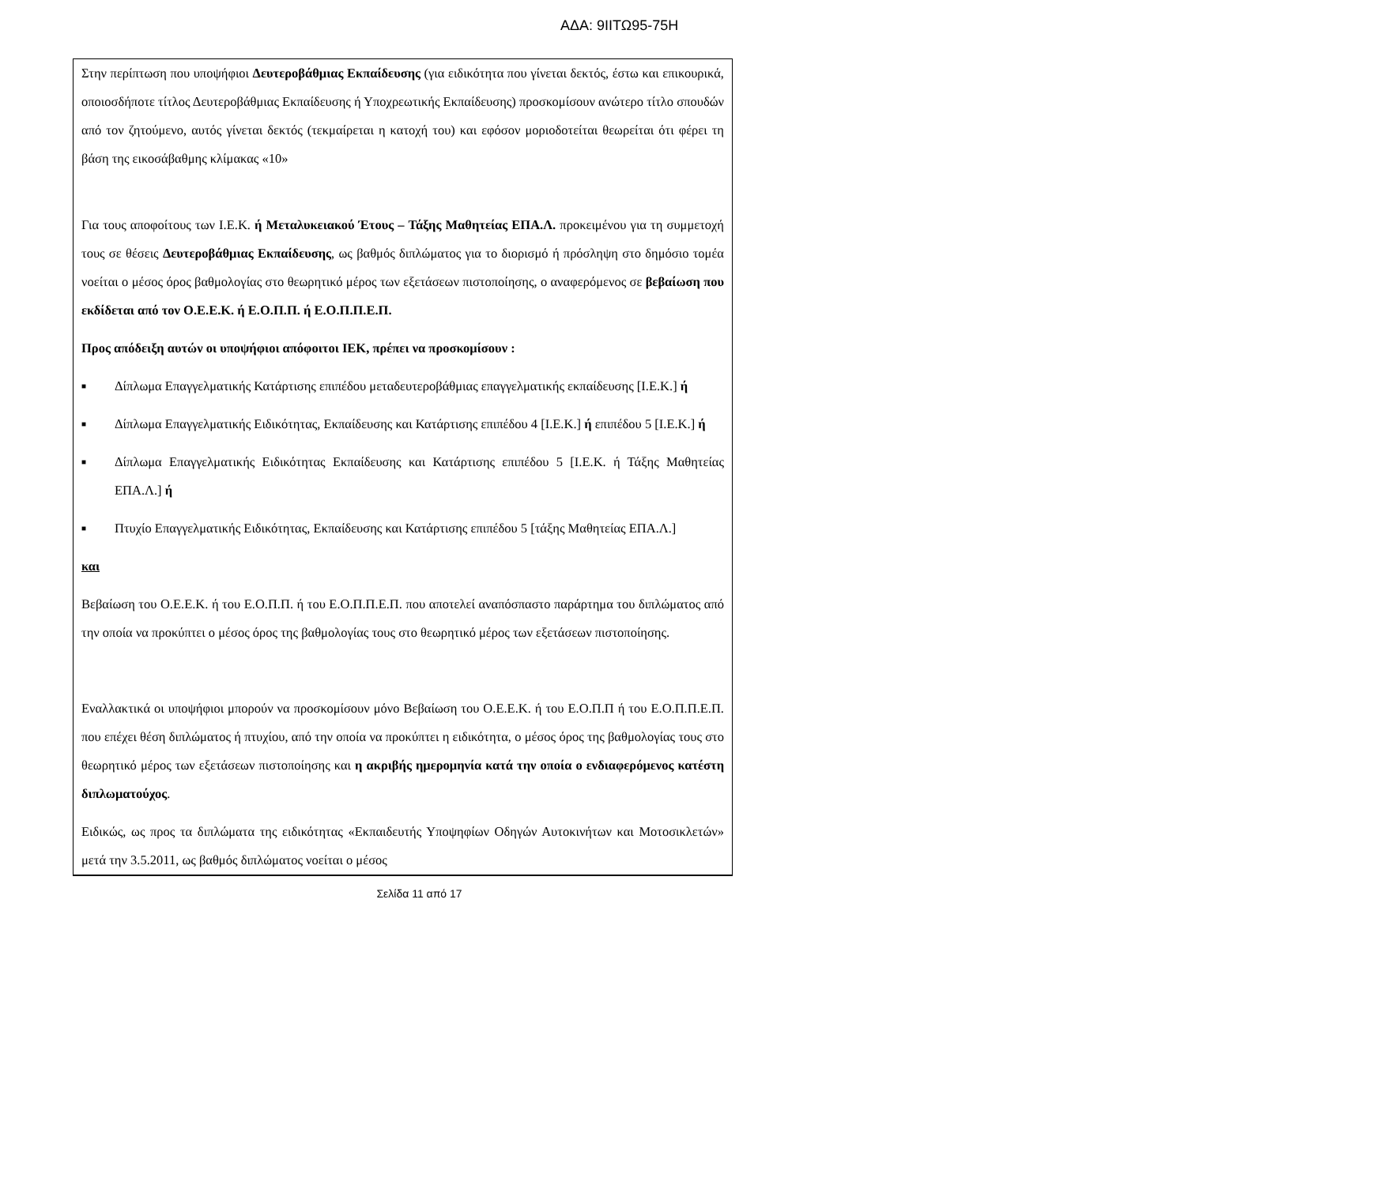ΑΔΑ: 9ΙΙΤΩ95-75Η
Στην περίπτωση που υποψήφιοι Δευτεροβάθμιας Εκπαίδευσης (για ειδικότητα που γίνεται δεκτός, έστω και επικουρικά, οποιοσδήποτε τίτλος Δευτεροβάθμιας Εκπαίδευσης ή Υποχρεωτικής Εκπαίδευσης) προσκομίσουν ανώτερο τίτλο σπουδών από τον ζητούμενο, αυτός γίνεται δεκτός (τεκμαίρεται η κατοχή του) και εφόσον μοριοδοτείται θεωρείται ότι φέρει τη βάση της εικοσάβαθμης κλίμακας «10»
Για τους αποφοίτους των Ι.Ε.Κ. ή Μεταλυκειακού Έτους – Τάξης Μαθητείας ΕΠΑ.Λ. προκειμένου για τη συμμετοχή τους σε θέσεις Δευτεροβάθμιας Εκπαίδευσης, ως βαθμός διπλώματος για το διορισμό ή πρόσληψη στο δημόσιο τομέα νοείται ο μέσος όρος βαθμολογίας στο θεωρητικό μέρος των εξετάσεων πιστοποίησης, ο αναφερόμενος σε βεβαίωση που εκδίδεται από τον Ο.Ε.Ε.Κ. ή Ε.Ο.Π.Π. ή Ε.Ο.Π.Π.Ε.Π.
Προς απόδειξη αυτών οι υποψήφιοι απόφοιτοι ΙΕΚ, πρέπει να προσκομίσουν :
■ Δίπλωμα Επαγγελματικής Κατάρτισης επιπέδου μεταδευτεροβάθμιας επαγγελματικής εκπαίδευσης [Ι.Ε.Κ.] ή
■ Δίπλωμα Επαγγελματικής Ειδικότητας, Εκπαίδευσης και Κατάρτισης επιπέδου 4 [Ι.Ε.Κ.] ή επιπέδου 5 [Ι.Ε.Κ.] ή
■ Δίπλωμα Επαγγελματικής Ειδικότητας Εκπαίδευσης και Κατάρτισης επιπέδου 5 [Ι.Ε.Κ. ή Τάξης Μαθητείας ΕΠΑ.Λ.] ή
■ Πτυχίο Επαγγελματικής Ειδικότητας, Εκπαίδευσης και Κατάρτισης επιπέδου 5 [τάξης Μαθητείας ΕΠΑ.Λ.]
και
Βεβαίωση του Ο.Ε.Ε.Κ. ή του Ε.Ο.Π.Π. ή του Ε.Ο.Π.Π.Ε.Π. που αποτελεί αναπόσπαστο παράρτημα του διπλώματος από την οποία να προκύπτει ο μέσος όρος της βαθμολογίας τους στο θεωρητικό μέρος των εξετάσεων πιστοποίησης.
Εναλλακτικά οι υποψήφιοι μπορούν να προσκομίσουν μόνο Βεβαίωση του Ο.Ε.Ε.Κ. ή του Ε.Ο.Π.Π ή του Ε.Ο.Π.Π.Ε.Π. που επέχει θέση διπλώματος ή πτυχίου, από την οποία να προκύπτει η ειδικότητα, ο μέσος όρος της βαθμολογίας τους στο θεωρητικό μέρος των εξετάσεων πιστοποίησης και η ακριβής ημερομηνία κατά την οποία ο ενδιαφερόμενος κατέστη διπλωματούχος.
Ειδικώς, ως προς τα διπλώματα της ειδικότητας «Εκπαιδευτής Υποψηφίων Οδηγών Αυτοκινήτων και Μοτοσικλετών» μετά την 3.5.2011, ως βαθμός διπλώματος νοείται ο μέσος
Σελίδα 11 από 17